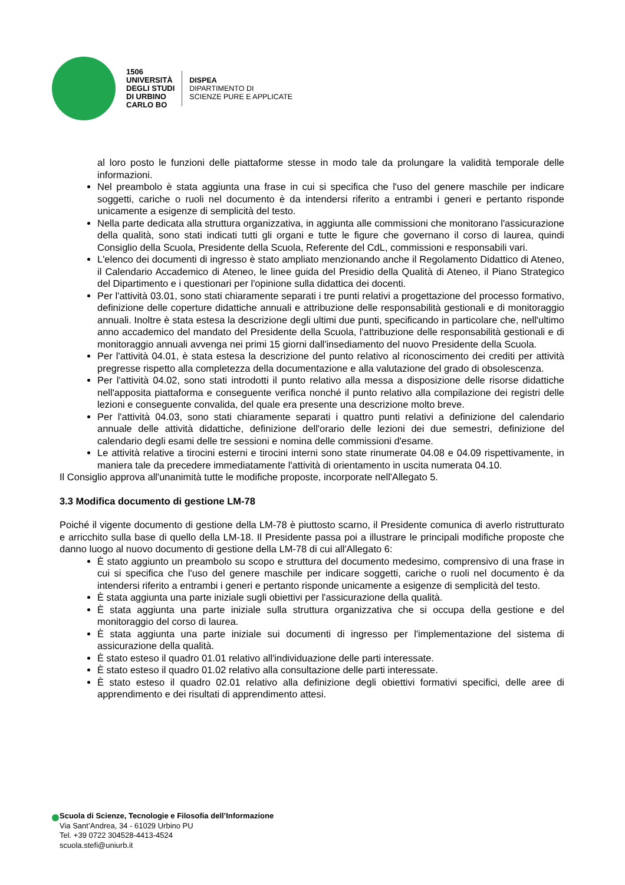1506
UNIVERSITÀ
DEGLI STUDI
DI URBINO
CARLO BO
DISPEA
DIPARTIMENTO DI
SCIENZE PURE E APPLICATE
al loro posto le funzioni delle piattaforme stesse in modo tale da prolungare la validità temporale delle informazioni.
Nel preambolo è stata aggiunta una frase in cui si specifica che l'uso del genere maschile per indicare soggetti, cariche o ruoli nel documento è da intendersi riferito a entrambi i generi e pertanto risponde unicamente a esigenze di semplicità del testo.
Nella parte dedicata alla struttura organizzativa, in aggiunta alle commissioni che monitorano l'assicurazione della qualità, sono stati indicati tutti gli organi e tutte le figure che governano il corso di laurea, quindi Consiglio della Scuola, Presidente della Scuola, Referente del CdL, commissioni e responsabili vari.
L'elenco dei documenti di ingresso è stato ampliato menzionando anche il Regolamento Didattico di Ateneo, il Calendario Accademico di Ateneo, le linee guida del Presidio della Qualità di Ateneo, il Piano Strategico del Dipartimento e i questionari per l'opinione sulla didattica dei docenti.
Per l'attività 03.01, sono stati chiaramente separati i tre punti relativi a progettazione del processo formativo, definizione delle coperture didattiche annuali e attribuzione delle responsabilità gestionali e di monitoraggio annuali. Inoltre è stata estesa la descrizione degli ultimi due punti, specificando in particolare che, nell'ultimo anno accademico del mandato del Presidente della Scuola, l'attribuzione delle responsabilità gestionali e di monitoraggio annuali avvenga nei primi 15 giorni dall'insediamento del nuovo Presidente della Scuola.
Per l'attività 04.01, è stata estesa la descrizione del punto relativo al riconoscimento dei crediti per attività pregresse rispetto alla completezza della documentazione e alla valutazione del grado di obsolescenza.
Per l'attività 04.02, sono stati introdotti il punto relativo alla messa a disposizione delle risorse didattiche nell'apposita piattaforma e conseguente verifica nonché il punto relativo alla compilazione dei registri delle lezioni e conseguente convalida, del quale era presente una descrizione molto breve.
Per l'attività 04.03, sono stati chiaramente separati i quattro punti relativi a definizione del calendario annuale delle attività didattiche, definizione dell'orario delle lezioni dei due semestri, definizione del calendario degli esami delle tre sessioni e nomina delle commissioni d'esame.
Le attività relative a tirocini esterni e tirocini interni sono state rinumerate 04.08 e 04.09 rispettivamente, in maniera tale da precedere immediatamente l'attività di orientamento in uscita numerata 04.10.
Il Consiglio approva all'unanimità tutte le modifiche proposte, incorporate nell'Allegato 5.
3.3 Modifica documento di gestione LM-78
Poiché il vigente documento di gestione della LM-78 è piuttosto scarno, il Presidente comunica di averlo ristrutturato e arricchito sulla base di quello della LM-18. Il Presidente passa poi a illustrare le principali modifiche proposte che danno luogo al nuovo documento di gestione della LM-78 di cui all'Allegato 6:
È stato aggiunto un preambolo su scopo e struttura del documento medesimo, comprensivo di una frase in cui si specifica che l'uso del genere maschile per indicare soggetti, cariche o ruoli nel documento è da intendersi riferito a entrambi i generi e pertanto risponde unicamente a esigenze di semplicità del testo.
È stata aggiunta una parte iniziale sugli obiettivi per l'assicurazione della qualità.
È stata aggiunta una parte iniziale sulla struttura organizzativa che si occupa della gestione e del monitoraggio del corso di laurea.
È stata aggiunta una parte iniziale sui documenti di ingresso per l'implementazione del sistema di assicurazione della qualità.
È stato esteso il quadro 01.01 relativo all'individuazione delle parti interessate.
È stato esteso il quadro 01.02 relativo alla consultazione delle parti interessate.
È stato esteso il quadro 02.01 relativo alla definizione degli obiettivi formativi specifici, delle aree di apprendimento e dei risultati di apprendimento attesi.
Scuola di Scienze, Tecnologie e Filosofia dell’Informazione
Via Sant’Andrea, 34 - 61029 Urbino PU
Tel. +39 0722 304528-4413-4524
scuola.stefi@uniurb.it